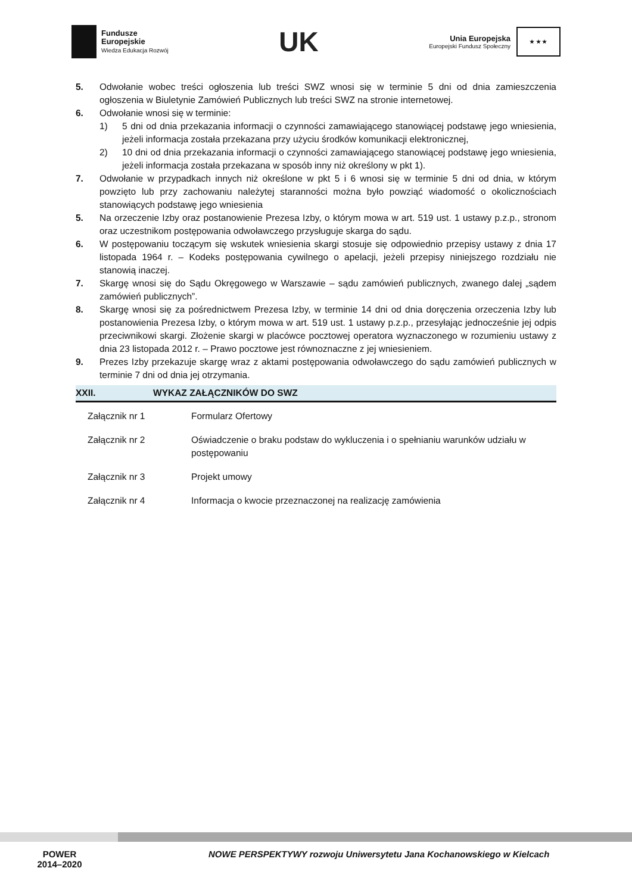Fundusze
Europejskie
Wiedza Edukacja Rozwój
UK
Unia Europejska
Europejski Fundusz Społeczny
★ ★ ★
5. Odwołanie wobec treści ogłoszenia lub treści SWZ wnosi się w terminie 5 dni od dnia zamieszczenia ogłoszenia w Biuletynie Zamówień Publicznych lub treści SWZ na stronie internetowej.
6. Odwołanie wnosi się w terminie:
1) 5 dni od dnia przekazania informacji o czynności zamawiającego stanowiącej podstawę jego wniesienia, jeżeli informacja została przekazana przy użyciu środków komunikacji elektronicznej,
2) 10 dni od dnia przekazania informacji o czynności zamawiającego stanowiącej podstawę jego wniesienia, jeżeli informacja została przekazana w sposób inny niż określony w pkt 1).
7. Odwołanie w przypadkach innych niż określone w pkt 5 i 6 wnosi się w terminie 5 dni od dnia, w którym powzięto lub przy zachowaniu należytej staranności można było powziąć wiadomość o okolicznościach stanowiących podstawę jego wniesienia
5. Na orzeczenie Izby oraz postanowienie Prezesa Izby, o którym mowa w art. 519 ust. 1 ustawy p.z.p., stronom oraz uczestnikom postępowania odwoławczego przysługuje skarga do sądu.
6. W postępowaniu toczącym się wskutek wniesienia skargi stosuje się odpowiednio przepisy ustawy z dnia 17 listopada 1964 r. – Kodeks postępowania cywilnego o apelacji, jeżeli przepisy niniejszego rozdziału nie stanowią inaczej.
7. Skargę wnosi się do Sądu Okręgowego w Warszawie – sądu zamówień publicznych, zwanego dalej „sądem zamówień publicznych”.
8. Skargę wnosi się za pośrednictwem Prezesa Izby, w terminie 14 dni od dnia doręczenia orzeczenia Izby lub postanowienia Prezesa Izby, o którym mowa w art. 519 ust. 1 ustawy p.z.p., przesyłając jednocześnie jej odpis przeciwnikowi skargi. Złożenie skargi w placówce pocztowej operatora wyznaczonego w rozumieniu ustawy z dnia 23 listopada 2012 r. – Prawo pocztowe jest równoznaczne z jej wniesieniem.
9. Prezes Izby przekazuje skargę wraz z aktami postępowania odwoławczego do sądu zamówień publicznych w terminie 7 dni od dnia jej otrzymania.
XXII. WYKAZ ZAŁĄCZNIKÓW DO SWZ
| Załącznik nr 1 | Formularz Ofertowy |
| Załącznik nr 2 | Oświadczenie o braku podstaw do wykluczenia i o spełnianiu warunków udziału w postępowaniu |
| Załącznik nr 3 | Projekt umowy |
| Załącznik nr 4 | Informacja o kwocie przeznaczonej na realizację zamówienia |
POWER
2014–2020
NOWE PERSPEKTYWY rozwoju Uniwersytetu Jana Kochanowskiego w Kielcach